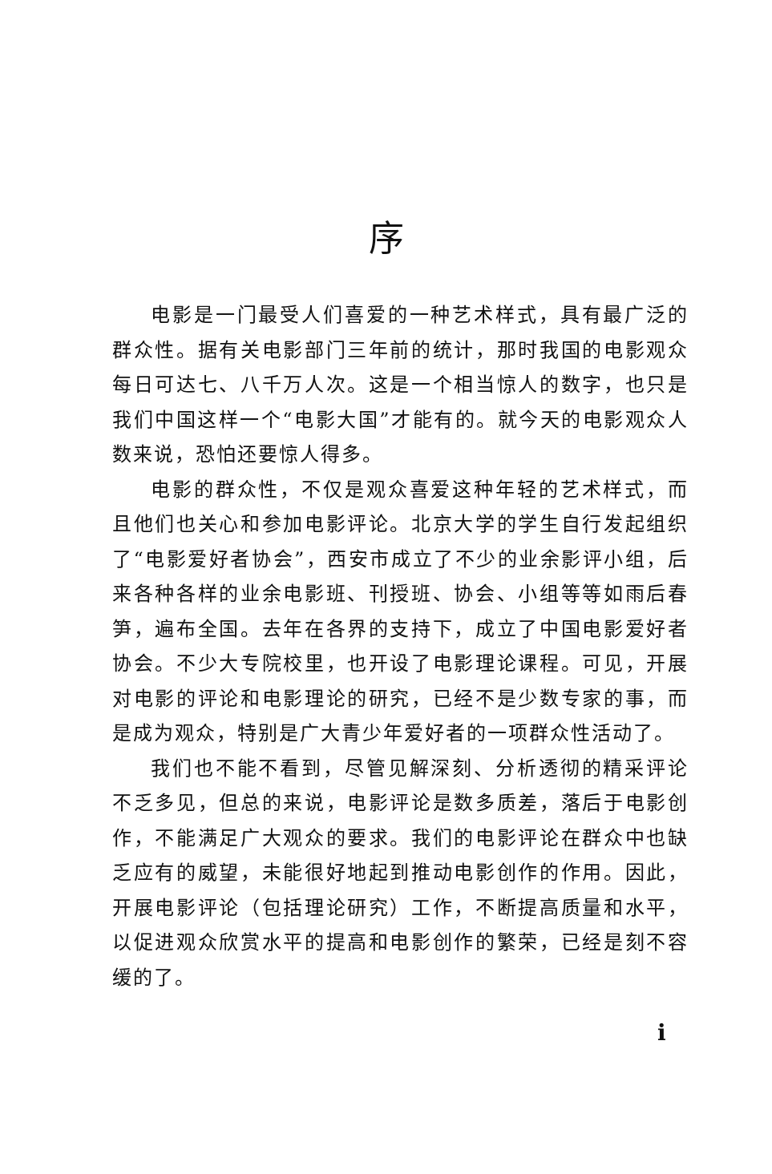序
电影是一门最受人们喜爱的一种艺术样式，具有最广泛的群众性。据有关电影部门三年前的统计，那时我国的电影观众每日可达七、八千万人次。这是一个相当惊人的数字，也只是我们中国这样一个“电影大国”才能有的。就今天的电影观众人数来说，恐怕还要惊人得多。
电影的群众性，不仅是观众喜爱这种年轻的艺术样式，而且他们也关心和参加电影评论。北京大学的学生自行发起组织了“电影爱好者协会”，西安市成立了不少的业余影评小组，后来各种各样的业余电影班、刊授班、协会、小组等等如雨后春笋，遍布全国。去年在各界的支持下，成立了中国电影爱好者协会。不少大专院校里，也开设了电影理论课程。可见，开展对电影的评论和电影理论的研究，已经不是少数专家的事，而是成为观众，特别是广大青少年爱好者的一项群众性活动了。
我们也不能不看到，尽管见解深刻、分析透彻的精采评论不乏多见，但总的来说，电影评论是数多质差，落后于电影创作，不能满足广大观众的要求。我们的电影评论在群众中也缺乏应有的威望，未能很好地起到推动电影创作的作用。因此，开展电影评论（包括理论研究）工作，不断提高质量和水平，以促进观众欣赏水平的提高和电影创作的繁荣，已经是刻不容缓的了。
i